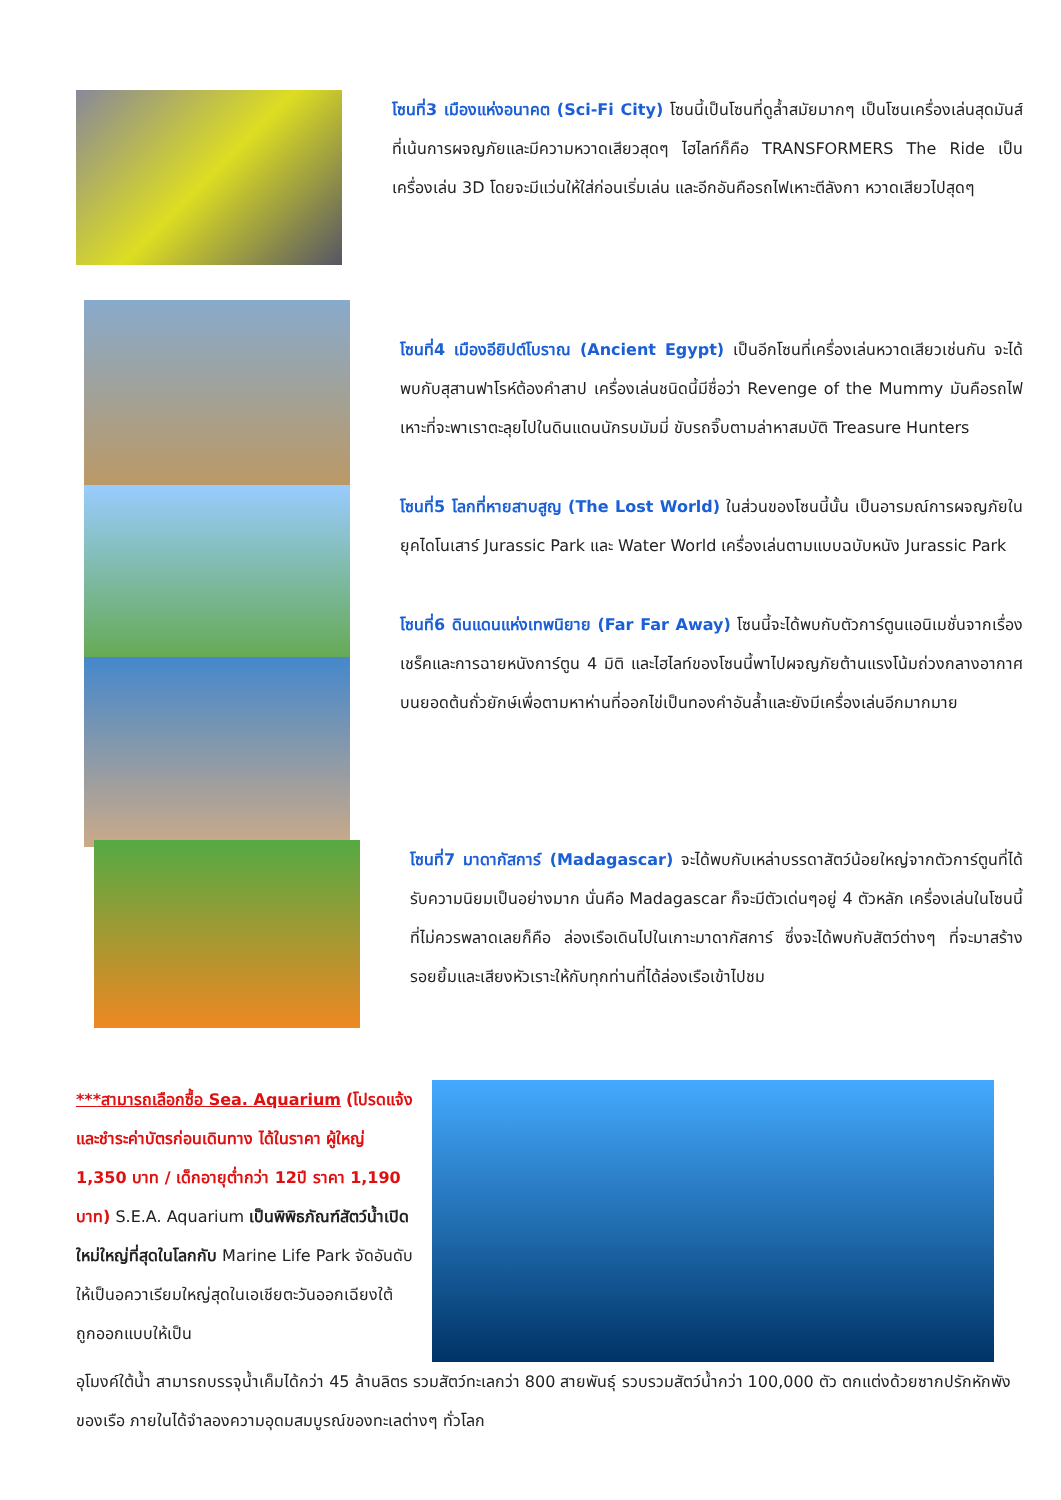โซนที่3 เมืองแห่งอนาคต (Sci-Fi City) โซนนี้เป็นโซนที่ดูล้ำสมัยมากๆ เป็นโซนเครื่องเล่นสุดมันส์ที่เน้นการผจญภัยและมีความหวาดเสียวสุดๆ ไฮไลท์ก็คือ TRANSFORMERS The Ride เป็นเครื่องเล่น 3D โดยจะมีแว่นให้ใส่ก่อนเริ่มเล่น และอีกอันคือรถไฟเหาะตีลังกา หวาดเสียวไปสุดๆ
โซนที่4 เมืองอียิปต์โบราณ (Ancient Egypt) เป็นอีกโซนที่เครื่องเล่นหวาดเสียวเช่นกัน จะได้พบกับสุสานฟาโรห์ต้องคำสาป เครื่องเล่นชนิดนี้มีชื่อว่า Revenge of the Mummy มันคือรถไฟเหาะที่จะพาเราตะลุยไปในดินแดนนักรบมัมมี่ ขับรถจิ๊บตามล่าหาสมบัติ Treasure Hunters
โซนที่5 โลกที่หายสาบสูญ (The Lost World) ในส่วนของโซนนี้นั้น เป็นอารมณ์การผจญภัยในยุคไดโนเสาร์ Jurassic Park และ Water World เครื่องเล่นตามแบบฉบับหนัง Jurassic Park
โซนที่6 ดินแดนแห่งเทพนิยาย (Far Far Away) โซนนี้จะได้พบกับตัวการ์ตูนแอนิเมชั่นจากเรื่องเชร็คและการฉายหนังการ์ตูน 4 มิติ และไฮไลท์ของโซนนี้พาไปผจญภัยต้านแรงโน้มถ่วงกลางอากาศบนยอดต้นถั่วยักษ์เพื่อตามหาห่านที่ออกไข่เป็นทองคำอันล้ำและยังมีเครื่องเล่นอีกมากมาย
โซนที่7 มาดากัสการ์ (Madagascar) จะได้พบกับเหล่าบรรดาสัตว์น้อยใหญ่จากตัวการ์ตูนที่ได้รับความนิยมเป็นอย่างมาก นั่นคือ Madagascar ก็จะมีตัวเด่นๆอยู่ 4 ตัวหลัก เครื่องเล่นในโซนนี้ที่ไม่ควรพลาดเลยก็คือ ล่องเรือเดินไปในเกาะมาดากัสการ์ ซึ่งจะได้พบกับสัตว์ต่างๆ ที่จะมาสร้างรอยยิ้มและเสียงหัวเราะให้กับทุกท่านที่ได้ล่องเรือเข้าไปชม
***สามารถเลือกซื้อ Sea. Aquarium (โปรดแจ้งและชำระค่าบัตรก่อนเดินทาง ได้ในราคา ผู้ใหญ่ 1,350 บาท / เด็กอายุต่ำกว่า 12ปี ราคา 1,190 บาท) S.E.A. Aquarium เป็นพิพิธภัณฑ์สัตว์น้ำเปิดใหม่ใหญ่ที่สุดในโลกกับ Marine Life Park จัดอันดับให้เป็นอควาเรียมใหญ่สุดในเอเชียตะวันออกเฉียงใต้ ถูกออกแบบให้เป็น
อุโมงค์ใต้น้ำ สามารถบรรจุน้ำเค็มได้กว่า 45 ล้านลิตร รวมสัตว์ทะเลกว่า 800 สายพันธุ์ รวบรวมสัตว์น้ำกว่า 100,000 ตัว ตกแต่งด้วยซากปรักหักพังของเรือ ภายในได้จำลองความอุดมสมบูรณ์ของทะเลต่างๆ ทั่วโลก